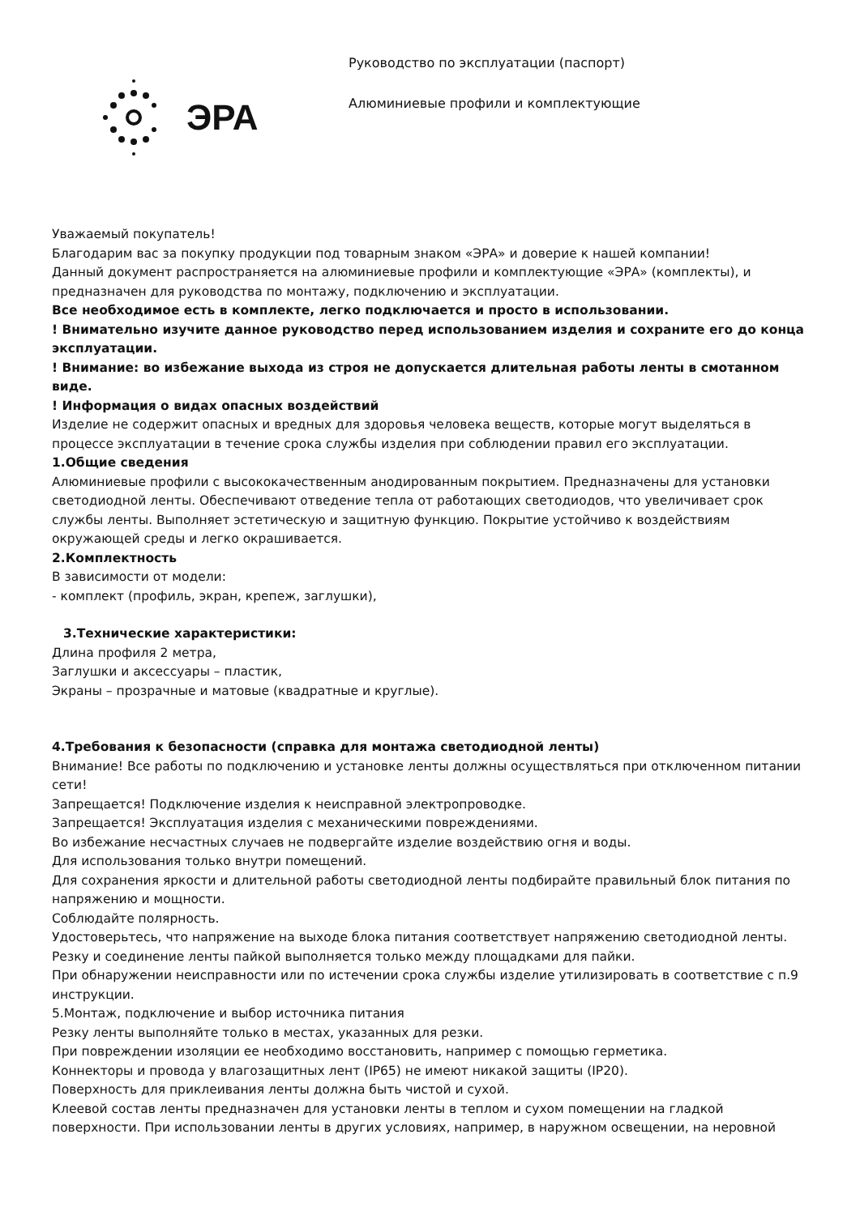ЭРА
Руководство по эксплуатации (паспорт)
Алюминиевые профили и комплектующие
Уважаемый покупатель!
Благодарим вас за покупку продукции под товарным знаком «ЭРА» и доверие к нашей компании!
Данный документ распространяется на алюминиевые профили и комплектующие «ЭРА» (комплекты), и предназначен для руководства по монтажу, подключению и эксплуатации.
Все необходимое есть в комплекте, легко подключается и просто в использовании.
! Внимательно изучите данное руководство перед использованием изделия и сохраните его до конца эксплуатации.
! Внимание: во избежание выхода из строя не допускается длительная работы ленты в смотанном виде.
! Информация о видах опасных воздействий
Изделие не содержит опасных и вредных для здоровья человека веществ, которые могут выделяться в процессе эксплуатации в течение срока службы изделия при соблюдении правил его эксплуатации.
1.Общие сведения
Алюминиевые профили с высококачественным анодированным покрытием. Предназначены для установки светодиодной ленты. Обеспечивают отведение тепла от работающих светодиодов, что увеличивает срок службы ленты. Выполняет эстетическую и защитную функцию. Покрытие устойчиво к воздействиям окружающей среды и легко окрашивается.
2.Комплектность
В зависимости от модели:
- комплект (профиль, экран, крепеж, заглушки),
3.Технические характеристики:
Длина профиля 2 метра,
Заглушки и аксессуары – пластик,
Экраны – прозрачные и матовые (квадратные и круглые).
4.Требования к безопасности (справка для монтажа светодиодной ленты)
Внимание! Все работы по подключению и установке ленты должны осуществляться при отключенном питании сети!
Запрещается! Подключение изделия к неисправной электропроводке.
Запрещается! Эксплуатация изделия с механическими повреждениями.
Во избежание несчастных случаев не подвергайте изделие воздействию огня и воды.
Для использования только внутри помещений.
Для сохранения яркости и длительной работы светодиодной ленты подбирайте правильный блок питания по напряжению и мощности.
Соблюдайте полярность.
Удостоверьтесь, что напряжение на выходе блока питания соответствует напряжению светодиодной ленты.
Резку и соединение ленты пайкой выполняется только между площадками для пайки.
При обнаружении неисправности или по истечении срока службы изделие утилизировать в соответствие с п.9 инструкции.
5.Монтаж, подключение и выбор источника питания
Резку ленты выполняйте только в местах, указанных для резки.
При повреждении изоляции ее необходимо восстановить, например с помощью герметика.
Коннекторы и провода у влагозащитных лент (IP65) не имеют никакой защиты (IP20).
Поверхность для приклеивания ленты должна быть чистой и сухой.
Клеевой состав ленты предназначен для установки ленты в теплом и сухом помещении на гладкой поверхности. При использовании ленты в других условиях, например, в наружном освещении, на неровной